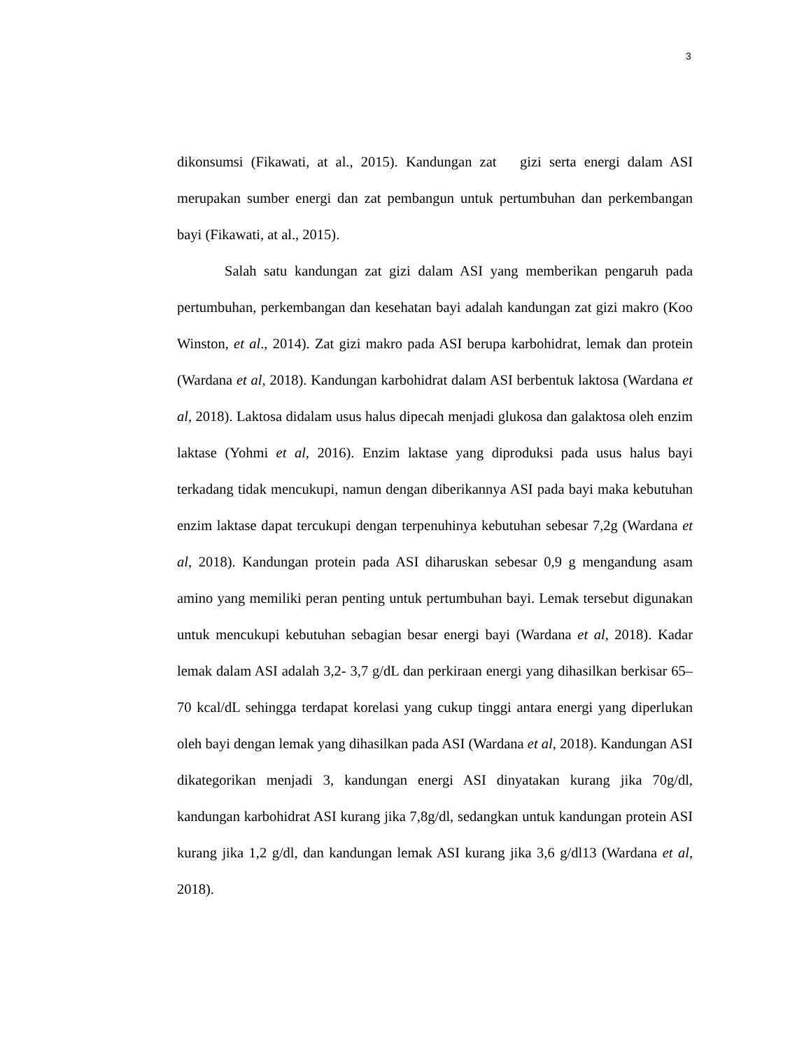3
dikonsumsi (Fikawati, at al., 2015). Kandungan zat gizi serta energi dalam ASI merupakan sumber energi dan zat pembangun untuk pertumbuhan dan perkembangan bayi (Fikawati, at al., 2015).
Salah satu kandungan zat gizi dalam ASI yang memberikan pengaruh pada pertumbuhan, perkembangan dan kesehatan bayi adalah kandungan zat gizi makro (Koo Winston, et al., 2014). Zat gizi makro pada ASI berupa karbohidrat, lemak dan protein (Wardana et al, 2018). Kandungan karbohidrat dalam ASI berbentuk laktosa (Wardana et al, 2018). Laktosa didalam usus halus dipecah menjadi glukosa dan galaktosa oleh enzim laktase (Yohmi et al, 2016). Enzim laktase yang diproduksi pada usus halus bayi terkadang tidak mencukupi, namun dengan diberikannya ASI pada bayi maka kebutuhan enzim laktase dapat tercukupi dengan terpenuhinya kebutuhan sebesar 7,2g (Wardana et al, 2018). Kandungan protein pada ASI diharuskan sebesar 0,9 g mengandung asam amino yang memiliki peran penting untuk pertumbuhan bayi. Lemak tersebut digunakan untuk mencukupi kebutuhan sebagian besar energi bayi (Wardana et al, 2018). Kadar lemak dalam ASI adalah 3,2- 3,7 g/dL dan perkiraan energi yang dihasilkan berkisar 65–70 kcal/dL sehingga terdapat korelasi yang cukup tinggi antara energi yang diperlukan oleh bayi dengan lemak yang dihasilkan pada ASI (Wardana et al, 2018). Kandungan ASI dikategorikan menjadi 3, kandungan energi ASI dinyatakan kurang jika 70g/dl, kandungan karbohidrat ASI kurang jika 7,8g/dl, sedangkan untuk kandungan protein ASI kurang jika 1,2 g/dl, dan kandungan lemak ASI kurang jika 3,6 g/dl13 (Wardana et al, 2018).